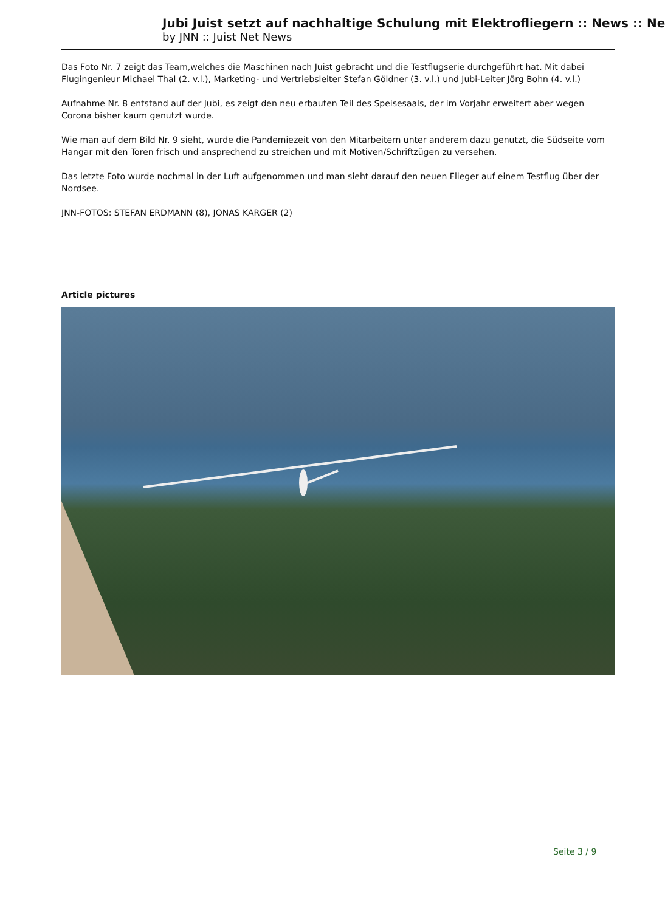Jubi Juist setzt auf nachhaltige Schulung mit Elektrofliegern :: News :: Ne
by JNN :: Juist Net News
Das Foto Nr. 7 zeigt das Team,welches die Maschinen nach Juist gebracht und die Testflugserie durchgeführt hat. Mit dabei Flugingenieur Michael Thal (2. v.l.), Marketing- und Vertriebsleiter Stefan Göldner (3. v.l.) und Jubi-Leiter Jörg Bohn (4. v.l.)
Aufnahme Nr. 8 entstand auf der Jubi, es zeigt den neu erbauten Teil des Speisesaals, der im Vorjahr erweitert aber wegen Corona bisher kaum genutzt wurde.
Wie man auf dem Bild Nr. 9 sieht, wurde die Pandemiezeit von den Mitarbeitern unter anderem dazu genutzt, die Südseite vom Hangar mit den Toren frisch und ansprechend zu streichen und mit Motiven/Schriftzügen zu versehen.
Das letzte Foto wurde nochmal in der Luft aufgenommen und man sieht darauf den neuen Flieger auf einem Testflug über der Nordsee.
JNN-FOTOS: STEFAN ERDMANN (8), JONAS KARGER (2)
Article pictures
Seite 3 / 9